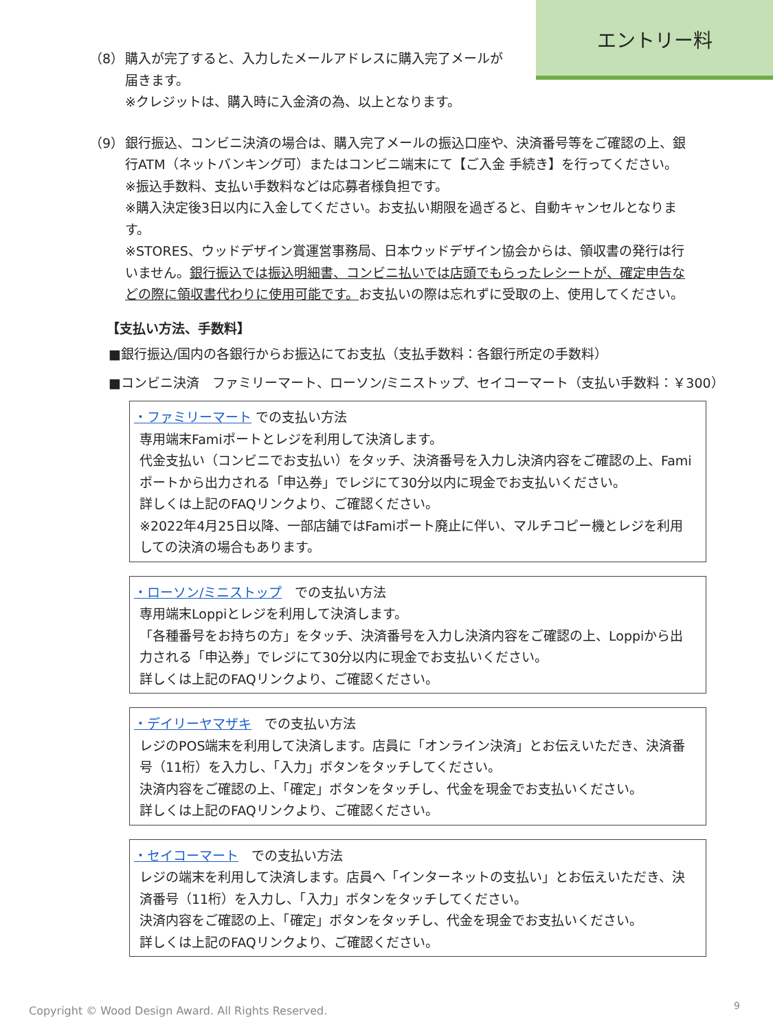エントリー料
（8） 購入が完了すると、入力したメールアドレスに購入完了メールが届きます。
※クレジットは、購入時に入金済の為、以上となります。
（9） 銀行振込、コンビニ決済の場合は、購入完了メールの振込口座や、決済番号等をご確認の上、銀行ATM（ネットバンキング可）またはコンビニ端末にて【ご入金 手続き】を行ってください。
※振込手数料、支払い手数料などは応募者様負担です。
※購入決定後3日以内に入金してください。お支払い期限を過ぎると、自動キャンセルとなります。
※STORES、ウッドデザイン賞運営事務局、日本ウッドデザイン協会からは、領収書の発行は行いません。銀行振込では振込明細書、コンビニ払いでは店頭でもらったレシートが、確定申告などの際に領収書代わりに使用可能です。お支払いの際は忘れずに受取の上、使用してください。
【支払い方法、手数料】
■銀行振込/国内の各銀行からお振込にてお支払（支払手数料：各銀行所定の手数料）
■コンビニ決済　ファミリーマート、ローソン/ミニストップ、セイコーマート（支払い手数料：￥300）
・ファミリーマート での支払い方法
専用端末Famiポートとレジを利用して決済します。
代金支払い（コンビニでお支払い）をタッチ、決済番号を入力し決済内容をご確認の上、Famiポートから出力される「申込券」でレジにて30分以内に現金でお支払いください。
詳しくは上記のFAQリンクより、ご確認ください。
※2022年4月25日以降、一部店舗ではFamiポート廃止に伴い、マルチコピー機とレジを利用しての決済の場合もあります。
・ローソン/ミニストップ　での支払い方法
専用端末Loppiとレジを利用して決済します。
「各種番号をお持ちの方」をタッチ、決済番号を入力し決済内容をご確認の上、Loppiから出力される「申込券」でレジにて30分以内に現金でお支払いください。
詳しくは上記のFAQリンクより、ご確認ください。
・デイリーヤマザキ　での支払い方法
レジのPOS端末を利用して決済します。店員に「オンライン決済」とお伝えいただき、決済番号（11桁）を入力し、「入力」ボタンをタッチしてください。
決済内容をご確認の上、「確定」ボタンをタッチし、代金を現金でお支払いください。
詳しくは上記のFAQリンクより、ご確認ください。
・セイコーマート　での支払い方法
レジの端末を利用して決済します。店員へ「インターネットの支払い」とお伝えいただき、決済番号（11桁）を入力し、「入力」ボタンをタッチしてください。
決済内容をご確認の上、「確定」ボタンをタッチし、代金を現金でお支払いください。
詳しくは上記のFAQリンクより、ご確認ください。
Copyright © Wood Design Award. All Rights Reserved.
9